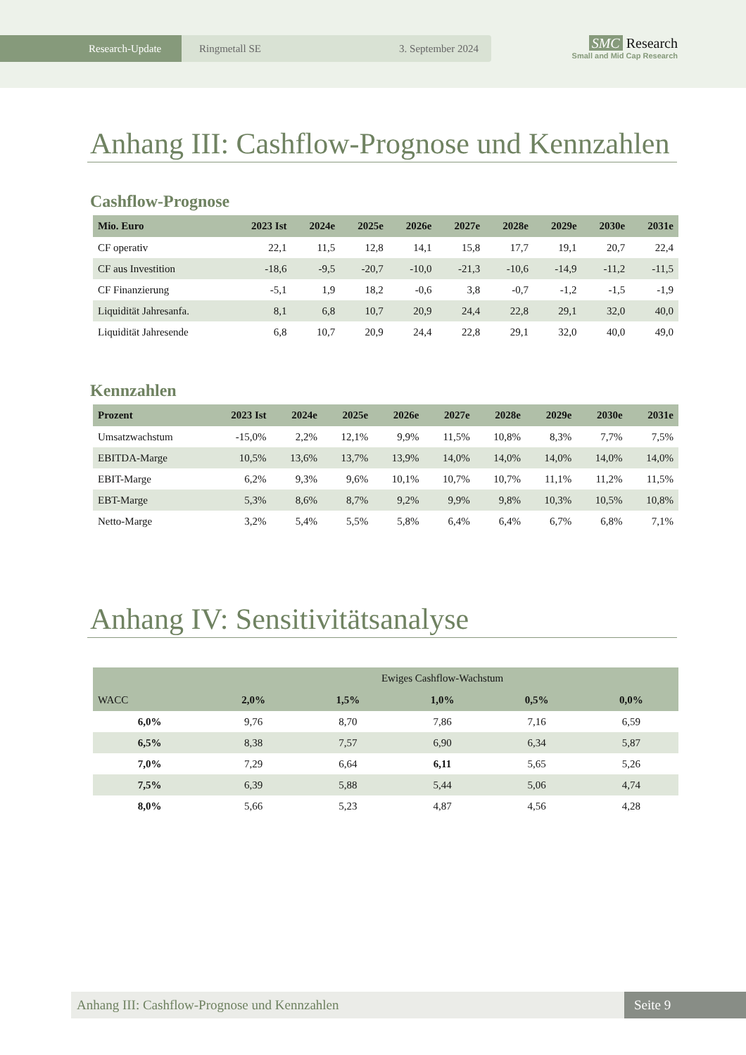Research-Update Ringmetall SE 3. September 2024
SMC Research
Small and Mid Cap Research
Anhang III: Cashflow-Prognose und Kennzahlen
Cashflow-Prognose
| Mio. Euro | 2023 Ist | 2024e | 2025e | 2026e | 2027e | 2028e | 2029e | 2030e | 2031e |
| --- | --- | --- | --- | --- | --- | --- | --- | --- | --- |
| CF operativ | 22,1 | 11,5 | 12,8 | 14,1 | 15,8 | 17,7 | 19,1 | 20,7 | 22,4 |
| CF aus Investition | -18,6 | -9,5 | -20,7 | -10,0 | -21,3 | -10,6 | -14,9 | -11,2 | -11,5 |
| CF Finanzierung | -5,1 | 1,9 | 18,2 | -0,6 | 3,8 | -0,7 | -1,2 | -1,5 | -1,9 |
| Liquidität Jahresanfa. | 8,1 | 6,8 | 10,7 | 20,9 | 24,4 | 22,8 | 29,1 | 32,0 | 40,0 |
| Liquidität Jahresende | 6,8 | 10,7 | 20,9 | 24,4 | 22,8 | 29,1 | 32,0 | 40,0 | 49,0 |
Kennzahlen
| Prozent | 2023 Ist | 2024e | 2025e | 2026e | 2027e | 2028e | 2029e | 2030e | 2031e |
| --- | --- | --- | --- | --- | --- | --- | --- | --- | --- |
| Umsatzwachstum | -15,0% | 2,2% | 12,1% | 9,9% | 11,5% | 10,8% | 8,3% | 7,7% | 7,5% |
| EBITDA-Marge | 10,5% | 13,6% | 13,7% | 13,9% | 14,0% | 14,0% | 14,0% | 14,0% | 14,0% |
| EBIT-Marge | 6,2% | 9,3% | 9,6% | 10,1% | 10,7% | 10,7% | 11,1% | 11,2% | 11,5% |
| EBT-Marge | 5,3% | 8,6% | 8,7% | 9,2% | 9,9% | 9,8% | 10,3% | 10,5% | 10,8% |
| Netto-Marge | 3,2% | 5,4% | 5,5% | 5,8% | 6,4% | 6,4% | 6,7% | 6,8% | 7,1% |
Anhang IV: Sensitivitätsanalyse
| | Ewiges Cashflow-Wachstum | | | | |
| --- | --- | --- | --- | --- | --- |
| WACC | 2,0% | 1,5% | 1,0% | 0,5% | 0,0% |
| 6,0% | 9,76 | 8,70 | 7,86 | 7,16 | 6,59 |
| 6,5% | 8,38 | 7,57 | 6,90 | 6,34 | 5,87 |
| 7,0% | 7,29 | 6,64 | 6,11 | 5,65 | 5,26 |
| 7,5% | 6,39 | 5,88 | 5,44 | 5,06 | 4,74 |
| 8,0% | 5,66 | 5,23 | 4,87 | 4,56 | 4,28 |
Anhang III: Cashflow-Prognose und Kennzahlen
Seite 9